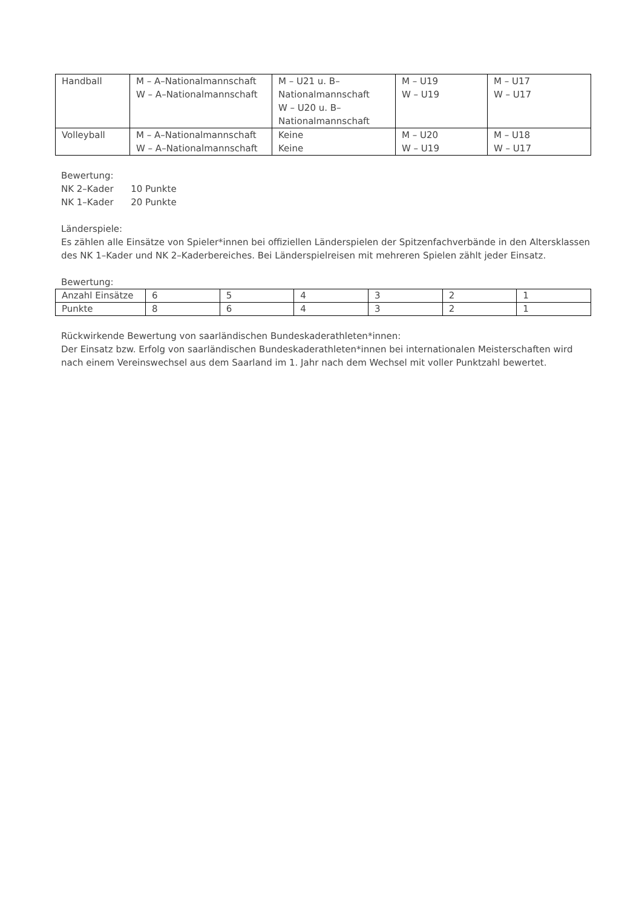| Handball | M – A–Nationalmannschaft W – A–Nationalmannschaft | M – U21 u. B– Nationalmannschaft W – U20 u. B– Nationalmannschaft | M – U19 W – U19 | M – U17 W – U17 |
| Volleyball | M – A–Nationalmannschaft W – A–Nationalmannschaft | Keine Keine | M – U20 W – U19 | M – U18 W – U17 |
Bewertung:
NK 2–Kader 10 Punkte
NK 1–Kader 20 Punkte
Länderspiele:
Es zählen alle Einsätze von Spieler*innen bei offiziellen Länderspielen der Spitzenfachverbände in den Altersklassen des NK 1–Kader und NK 2–Kaderbereiches. Bei Länderspielreisen mit mehreren Spielen zählt jeder Einsatz.
Bewertung:
| Anzahl Einsätze | 6 | 5 | 4 | 3 | 2 | 1 |
| Punkte | 8 | 6 | 4 | 3 | 2 | 1 |
Rückwirkende Bewertung von saarländischen Bundeskaderathleten*innen:
Der Einsatz bzw. Erfolg von saarländischen Bundeskaderathleten*innen bei internationalen Meisterschaften wird nach einem Vereinswechsel aus dem Saarland im 1. Jahr nach dem Wechsel mit voller Punktzahl bewertet.